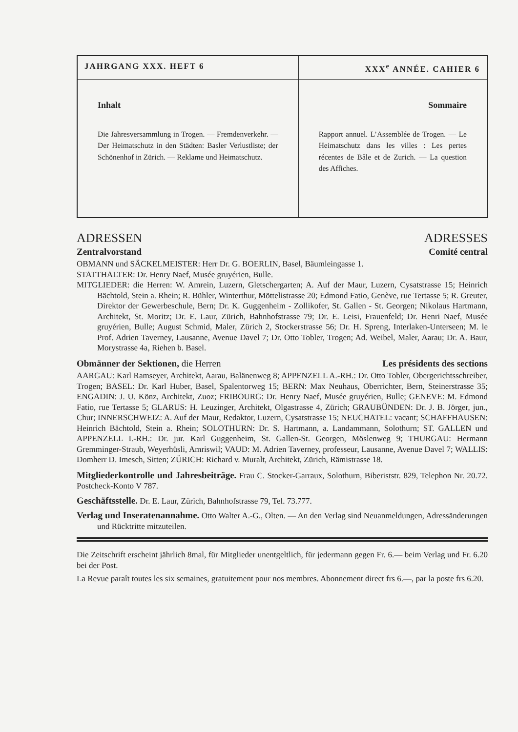| JAHRGANG XXX. HEFT 6 | XXX<sup>e</sup> ANNÉE. CAHIER 6 |
| --- | --- |
| Inhalt Die Jahresversammlung in Trogen. — Fremdenverkehr. — Der Heimatschutz in den Städten: Basler Verlustliste; der Schönenhof in Zürich. — Reklame und Heimatschutz. | Sommaire Rapport annuel. L’Assemblée de Trogen. — Le Heimatschutz dans les villes : Les pertes récentes de Bâle et de Zurich. — La question des Affiches. |
ADRESSEN ADRESSES
Zentralvorstand Comité central
OBMANN und SÄCKELMEISTER: Herr Dr. G. BOERLIN, Basel, Bäumleingasse 1.
STATTHALTER: Dr. Henry Naef, Musée gruyérien, Bulle.
MITGLIEDER: die Herren: W. Amrein, Luzern, Gletschergarten; A. Auf der Maur, Luzern, Cysatstrasse 15; Heinrich Bächtold, Stein a. Rhein; R. Bühler, Winterthur, Möttelistrasse 20; Edmond Fatio, Genève, rue Tertasse 5; R. Greuter, Direktor der Gewerbeschule, Bern; Dr. K. Guggenheim - Zollikofer, St. Gallen - St. Georgen; Nikolaus Hartmann, Architekt, St. Moritz; Dr. E. Laur, Zürich, Bahnhofstrasse 79; Dr. E. Leisi, Frauenfeld; Dr. Henri Naef, Musée gruyérien, Bulle; August Schmid, Maler, Zürich 2, Stockerstrasse 56; Dr. H. Spreng, Interlaken-Unterseen; M. le Prof. Adrien Taverney, Lausanne, Avenue Davel 7; Dr. Otto Tobler, Trogen; Ad. Weibel, Maler, Aarau; Dr. A. Baur, Morystrasse 4a, Riehen b. Basel.
Obmänner der Sektionen, die Herren Les présidents des sections
AARGAU: Karl Ramseyer, Architekt, Aarau, Balänenweg 8; APPENZELL A.-RH.: Dr. Otto Tobler, Obergerichtsschreiber, Trogen; BASEL: Dr. Karl Huber, Basel, Spalentorweg 15; BERN: Max Neuhaus, Oberrichter, Bern, Steinerstrasse 35; ENGADIN: J. U. Könz, Architekt, Zuoz; FRIBOURG: Dr. Henry Naef, Musée gruyérien, Bulle; GENEVE: M. Edmond Fatio, rue Tertasse 5; GLARUS: H. Leuzinger, Architekt, Olgastrasse 4, Zürich; GRAUBÜNDEN: Dr. J. B. Jörger, jun., Chur; INNERSCHWEIZ: A. Auf der Maur, Redaktor, Luzern, Cysatstrasse 15; NEUCHATEL: vacant; SCHAFFHAUSEN: Heinrich Bächtold, Stein a. Rhein; SOLOTHURN: Dr. S. Hartmann, a. Landammann, Solothurn; ST. GALLEN und APPENZELL I.-RH.: Dr. jur. Karl Guggenheim, St. Gallen-St. Georgen, Möslenweg 9; THURGAU: Hermann Gremminger-Straub, Weyerhüsli, Amriswil; VAUD: M. Adrien Taverney, professeur, Lausanne, Avenue Davel 7; WALLIS: Domherr D. Imesch, Sitten; ZÜRICH: Richard v. Muralt, Architekt, Zürich, Rämistrasse 18.
Mitgliederkontrolle und Jahresbeiträge. Frau C. Stocker-Garraux, Solothurn, Biberiststr. 829, Telephon Nr. 20.72. Postcheck-Konto V 787.
Geschäftsstelle. Dr. E. Laur, Zürich, Bahnhofstrasse 79, Tel. 73.777.
Verlag und Inseratenannahme. Otto Walter A.-G., Olten. — An den Verlag sind Neuanmeldungen, Adressänderungen und Rücktritte mitzuteilen.
Die Zeitschrift erscheint jährlich 8mal, für Mitglieder unentgeltlich, für jedermann gegen Fr. 6.— beim Verlag und Fr. 6.20 bei der Post.
La Revue paraît toutes les six semaines, gratuitement pour nos membres. Abonnement direct frs 6.—, par la poste frs 6.20.